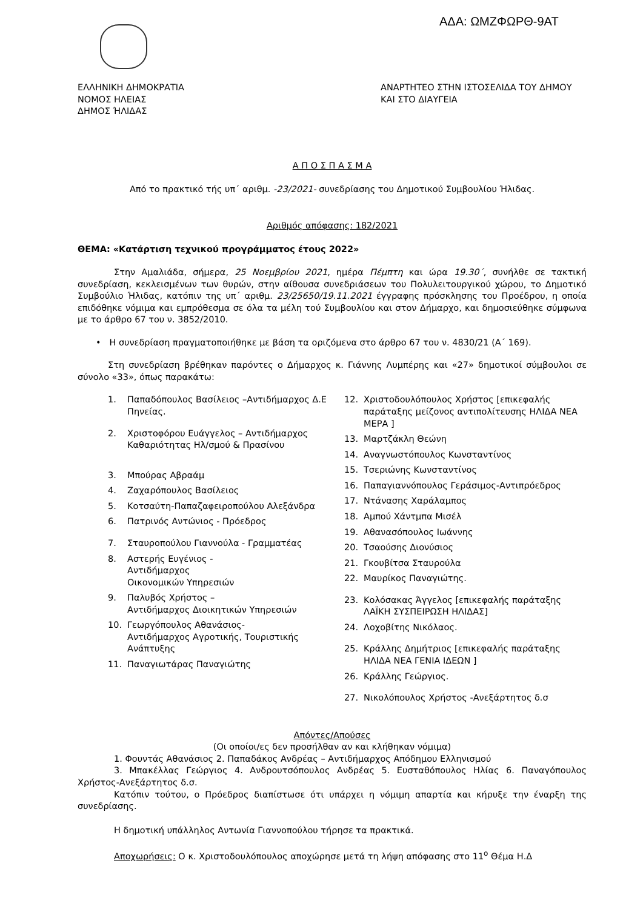ΑΔΑ: ΩΜΖΦΩΡΘ-9ΑΤ
ΕΛΛΗΝΙΚΗ ΔΗΜΟΚΡΑΤΙΑ
ΝΟΜΟΣ ΗΛΕΙΑΣ
ΔΗΜΟΣ ΉΛΙΔΑΣ
ΑΝΑΡΤΗΤΕΟ ΣΤΗΝ ΙΣΤΟΣΕΛΙΔΑ ΤΟΥ ΔΗΜΟΥ
ΚΑΙ ΣΤΟ ΔΙΑΥΓΕΙΑ
Α Π Ο Σ Π Α Σ Μ Α
Από το πρακτικό τής υπ΄ αριθμ. -23/2021- συνεδρίασης του Δημοτικού Συμβουλίου Ήλιδας.
Αριθμός απόφασης: 182/2021
ΘΕΜΑ: «Κατάρτιση τεχνικού προγράμματος έτους 2022»
Στην Αμαλιάδα, σήμερα, 25 Νοεμβρίου 2021, ημέρα Πέμπτη και ώρα 19.30΄, συνήλθε σε τακτική συνεδρίαση, κεκλεισμένων των θυρών, στην αίθουσα συνεδριάσεων του Πολυλειτουργικού χώρου, το Δημοτικό Συμβούλιο Ήλιδας, κατόπιν της υπ΄ αριθμ. 23/25650/19.11.2021 έγγραφης πρόσκλησης του Προέδρου, η οποία επιδόθηκε νόμιμα και εμπρόθεσμα σε όλα τα μέλη τού Συμβουλίου και στον Δήμαρχο, και δημοσιεύθηκε σύμφωνα με το άρθρο 67 του ν. 3852/2010.
• Η συνεδρίαση πραγματοποιήθηκε με βάση τα οριζόμενα στο άρθρο 67 του ν. 4830/21 (Α΄ 169).
Στη συνεδρίαση βρέθηκαν παρόντες ο Δήμαρχος κ. Γιάννης Λυμπέρης και «27» δημοτικοί σύμβουλοι σε σύνολο «33», όπως παρακάτω:
1. Παπαδόπουλος Βασίλειος –Αντιδήμαρχος Δ.Ε Πηνείας.
2. Χριστοφόρου Ευάγγελος – Αντιδήμαρχος Καθαριότητας Ηλ/σμού & Πρασίνου
3. Μπούρας Αβραάμ
4. Ζαχαρόπουλος Βασίλειος
5. Κοτσαύτη-Παπαζαφειροπούλου Αλεξάνδρα
6. Πατρινός Αντώνιος - Πρόεδρος
7. Σταυροπούλου Γιαννούλα - Γραμματέας
8. Αστερής Ευγένιος -
Αντιδήμαρχος
Οικονομικών Υπηρεσιών
9. Παλυβός Χρήστος –
Αντιδήμαρχος Διοικητικών Υπηρεσιών
10. Γεωργόπουλος Αθανάσιος-
Αντιδήμαρχος Αγροτικής, Τουριστικής Ανάπτυξης
11. Παναγιωτάρας Παναγιώτης
12. Χριστοδουλόπουλος Χρήστος [επικεφαλής παράταξης μείζονος αντιπολίτευσης ΗΛΙΔΑ ΝΕΑ ΜΕΡΑ ]
13. Μαρτζάκλη Θεώνη
14. Αναγνωστόπουλος Κωνσταντίνος
15. Τσεριώνης Κωνσταντίνος
16. Παπαγιαννόπουλος Γεράσιμος-Αντιπρόεδρος
17. Ντάνασης Χαράλαμπος
18. Αμπού Χάντμπα Μισέλ
19. Αθανασόπουλος Ιωάννης
20. Τσαούσης Διονύσιος
21. Γκουβίτσα Σταυρούλα
22. Μαυρίκος Παναγιώτης.
23. Κολόσακας Άγγελος [επικεφαλής παράταξης ΛΑΪΚΗ ΣΥΣΠΕΙΡΩΣΗ ΗΛΙΔΑΣ]
24. Λοχοβίτης Νικόλαος.
25. Κράλλης Δημήτριος [επικεφαλής παράταξης ΗΛΙΔΑ ΝΕΑ ΓΕΝΙΑ ΙΔΕΩΝ ]
26. Κράλλης Γεώργιος.
27. Νικολόπουλος Χρήστος -Ανεξάρτητος δ.σ
Απόντες/Απούσες
(Οι οποίοι/ες δεν προσήλθαν αν και κλήθηκαν νόμιμα)
1. Φουντάς Αθανάσιος 2. Παπαδάκος Ανδρέας – Αντιδήμαρχος Απόδημου Ελληνισμού
3. Μπακέλλας Γεώργιος 4. Ανδρουτσόπουλος Ανδρέας 5. Ευσταθόπουλος Ηλίας 6. Παναγόπουλος Χρήστος-Ανεξάρτητος δ.σ.
Κατόπιν τούτου, ο Πρόεδρος διαπίστωσε ότι υπάρχει η νόμιμη απαρτία και κήρυξε την έναρξη της συνεδρίασης.
Η δημοτική υπάλληλος Αντωνία Γιαννοπούλου τήρησε τα πρακτικά.
Αποχωρήσεις: Ο κ. Χριστοδουλόπουλος αποχώρησε μετά τη λήψη απόφασης στο 11<sup>ο</sup> Θέμα Η.Δ